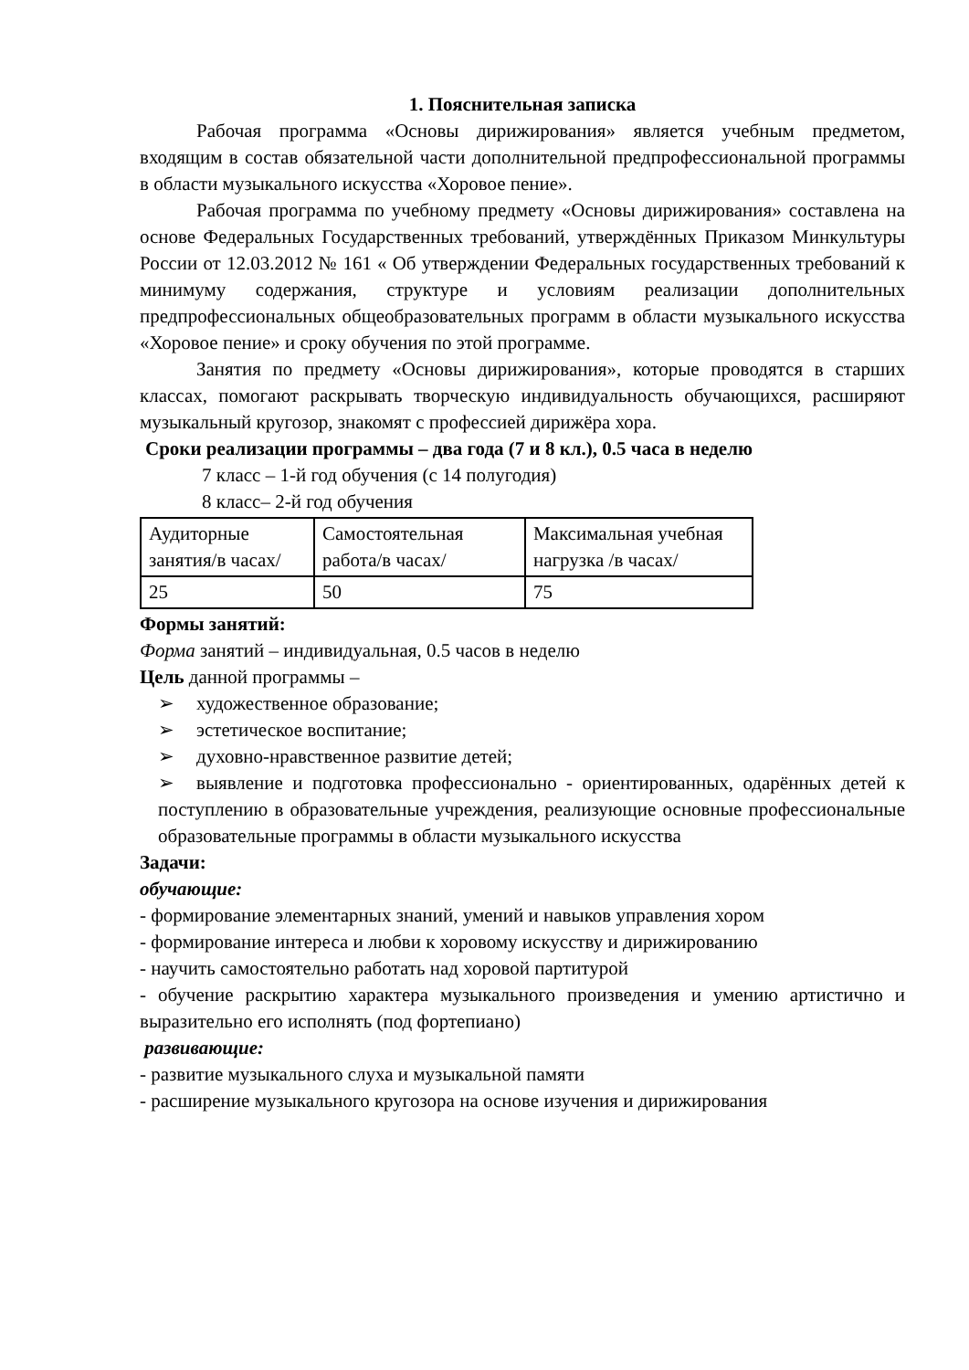1. Пояснительная записка
Рабочая программа «Основы дирижирования» является учебным предметом, входящим в состав обязательной части дополнительной предпрофессиональной программы в области музыкального искусства «Хоровое пение».
Рабочая программа по учебному предмету «Основы дирижирования» составлена на основе Федеральных Государственных требований, утверждённых Приказом Минкультуры России от 12.03.2012 № 161 « Об утверждении Федеральных государственных требований к минимуму содержания, структуре и условиям реализации дополнительных предпрофессиональных общеобразовательных программ в области музыкального искусства «Хоровое пение» и сроку обучения по этой программе.
Занятия по предмету «Основы дирижирования», которые проводятся в старших классах, помогают раскрывать творческую индивидуальность обучающихся, расширяют музыкальный кругозор, знакомят с профессией дирижёра хора.
Сроки реализации программы – два года (7 и 8 кл.), 0.5 часа в неделю
7 класс – 1-й год обучения (с 14 полугодия)
8 класс– 2-й год обучения
| Аудиторные занятия/в часах/ | Самостоятельная работа/в часах/ | Максимальная учебная нагрузка /в часах/ |
| 25 | 50 | 75 |
Формы занятий:
Форма занятий – индивидуальная, 0.5 часов в неделю
Цель данной программы –
➢ художественное образование;
➢ эстетическое воспитание;
➢ духовно-нравственное развитие детей;
➢ выявление и подготовка профессионально - ориентированных, одарённых детей к поступлению в образовательные учреждения, реализующие основные профессиональные образовательные программы в области музыкального искусства
Задачи:
обучающие:
- формирование элементарных знаний, умений и навыков управления хором
- формирование интереса и любви к хоровому искусству и дирижированию
- научить самостоятельно работать над хоровой партитурой
- обучение раскрытию характера музыкального произведения и умению артистично и выразительно его исполнять (под фортепиано)
развивающие:
- развитие музыкального слуха и музыкальной памяти
- расширение музыкального кругозора на основе изучения и дирижирования